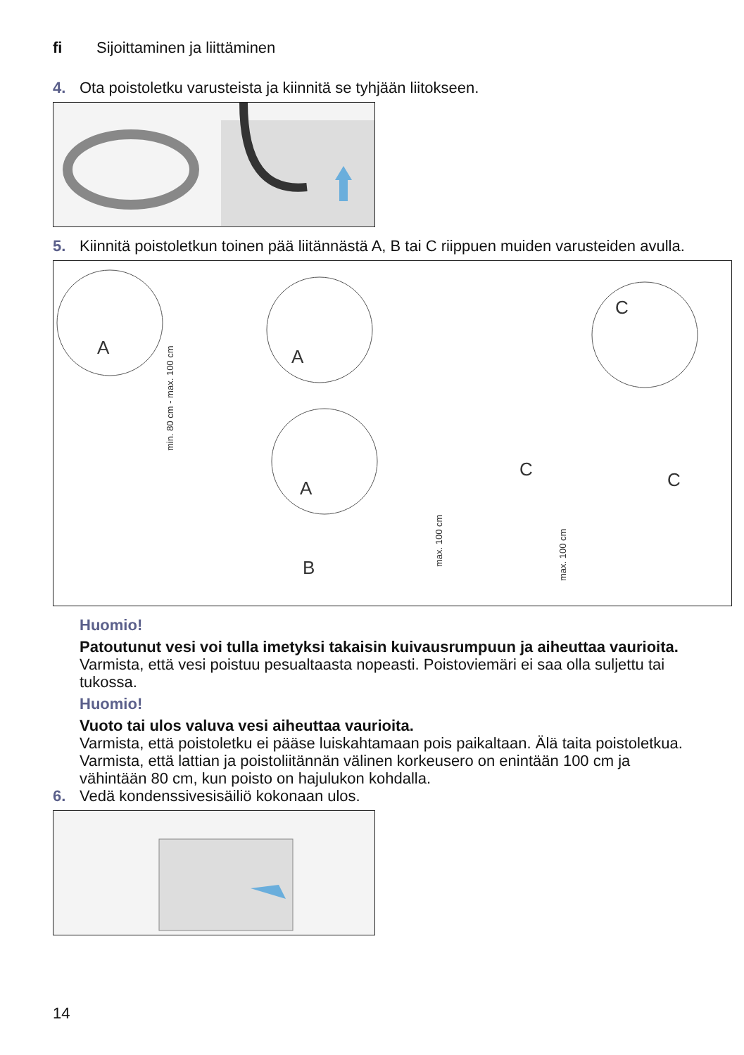fi Sijoittaminen ja liittäminen
4. Ota poistoletku varusteista ja kiinnitä se tyhjään liitokseen.
5. Kiinnitä poistoletkun toinen pää liitännästä A, B tai C riippuen muiden varusteiden avulla.
A
A
A
C
C
C
B
min. 80 cm - max. 100 cm
max. 100 cm
max. 100 cm
Huomio!
Patoutunut vesi voi tulla imetyksi takaisin kuivausrumpuun ja aiheuttaa vaurioita.
Varmista, että vesi poistuu pesualtaasta nopeasti. Poistoviemäri ei saa olla suljettu tai tukossa.
Huomio!
Vuoto tai ulos valuva vesi aiheuttaa vaurioita.
Varmista, että poistoletku ei pääse luiskahtamaan pois paikaltaan. Älä taita poistoletkua. Varmista, että lattian ja poistoliitännän välinen korkeusero on enintään 100 cm ja vähintään 80 cm, kun poisto on hajulukon kohdalla.
6. Vedä kondenssivesisäiliö kokonaan ulos.
14